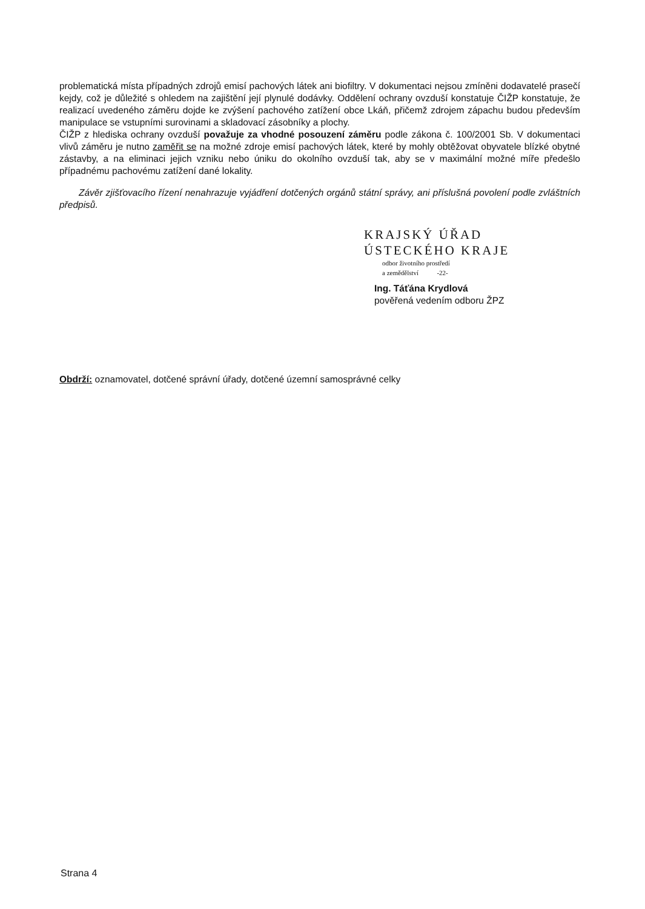problematická místa případných zdrojů emisí pachových látek ani biofiltry. V dokumentaci nejsou zmíněni dodavatelé prasečí kejdy, což je důležité s ohledem na zajištění její plynulé dodávky. Oddělení ochrany ovzduší konstatuje ČIŽP konstatuje, že realizací uvedeného záměru dojde ke zvýšení pachového zatížení obce Lkáň, přičemž zdrojem zápachu budou především manipulace se vstupními surovinami a skladovací zásobníky a plochy.
ČIŽP z hlediska ochrany ovzduší považuje za vhodné posouzení záměru podle zákona č. 100/2001 Sb. V dokumentaci vlivů záměru je nutno zaměřit se na možné zdroje emisí pachových látek, které by mohly obtěžovat obyvatele blízké obytné zástavby, a na eliminaci jejich vzniku nebo úniku do okolního ovzduší tak, aby se v maximální možné míře předešlo případnému pachovému zatížení dané lokality.
Závěr zjišťovacího řízení nenahrazuje vyjádření dotčených orgánů státní správy, ani příslušná povolení podle zvláštních předpisů.
KRAJSKÝ ÚŘAD
ÚSTECKÉHO KRAJE
odbor životního prostředí
a zemědělství -22-
Ing. Táťána Krydlová
pověřená vedením odboru ŽPZ
Obdrží: oznamovatel, dotčené správní úřady, dotčené územní samosprávné celky
Strana 4